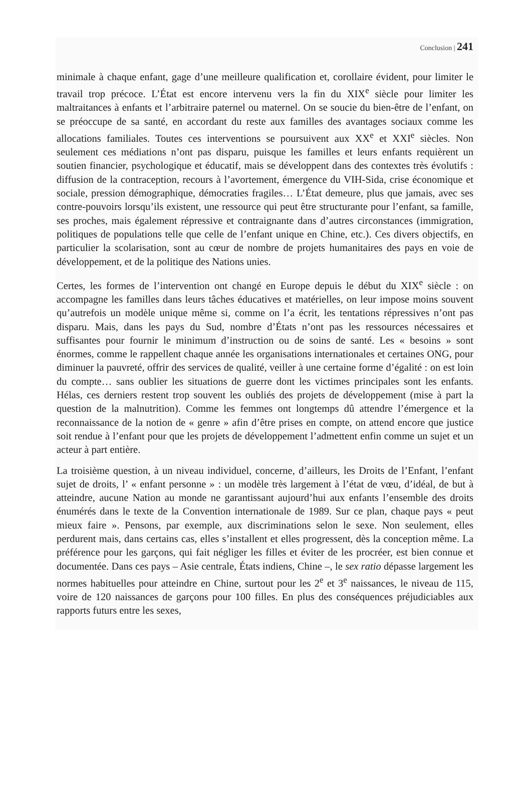Conclusion | 241
minimale à chaque enfant, gage d’une meilleure qualification et, corollaire évident, pour limiter le travail trop précoce. L’État est encore intervenu vers la fin du XIX<sup>e</sup> siècle pour limiter les maltraitances à enfants et l’arbitraire paternel ou maternel. On se soucie du bien-être de l’enfant, on se préoccupe de sa santé, en accordant du reste aux familles des avantages sociaux comme les allocations familiales. Toutes ces interventions se poursuivent aux XX<sup>e</sup> et XXI<sup>e</sup> siècles. Non seulement ces médiations n’ont pas disparu, puisque les familles et leurs enfants requièrent un soutien financier, psychologique et éducatif, mais se développent dans des contextes très évolutifs : diffusion de la contraception, recours à l’avortement, émergence du VIH-Sida, crise économique et sociale, pression démographique, démocraties fragiles… L’État demeure, plus que jamais, avec ses contre-pouvoirs lorsqu’ils existent, une ressource qui peut être structurante pour l’enfant, sa famille, ses proches, mais également répressive et contraignante dans d’autres circonstances (immigration, politiques de populations telle que celle de l’enfant unique en Chine, etc.). Ces divers objectifs, en particulier la scolarisation, sont au cœur de nombre de projets humanitaires des pays en voie de développement, et de la politique des Nations unies.
Certes, les formes de l’intervention ont changé en Europe depuis le début du XIX<sup>e</sup> siècle : on accompagne les familles dans leurs tâches éducatives et matérielles, on leur impose moins souvent qu’autrefois un modèle unique même si, comme on l’a écrit, les tentations répressives n’ont pas disparu. Mais, dans les pays du Sud, nombre d’États n’ont pas les ressources nécessaires et suffisantes pour fournir le minimum d’instruction ou de soins de santé. Les « besoins » sont énormes, comme le rappellent chaque année les organisations internationales et certaines ONG, pour diminuer la pauvreté, offrir des services de qualité, veiller à une certaine forme d’égalité : on est loin du compte… sans oublier les situations de guerre dont les victimes principales sont les enfants. Hélas, ces derniers restent trop souvent les oubliés des projets de développement (mise à part la question de la malnutrition). Comme les femmes ont longtemps dû attendre l’émergence et la reconnaissance de la notion de « genre » afin d’être prises en compte, on attend encore que justice soit rendue à l’enfant pour que les projets de développement l’admettent enfin comme un sujet et un acteur à part entière.
La troisième question, à un niveau individuel, concerne, d’ailleurs, les Droits de l’Enfant, l’enfant sujet de droits, l’ « enfant personne » : un modèle très largement à l’état de vœu, d’idéal, de but à atteindre, aucune Nation au monde ne garantissant aujourd’hui aux enfants l’ensemble des droits énumérés dans le texte de la Convention internationale de 1989. Sur ce plan, chaque pays « peut mieux faire ». Pensons, par exemple, aux discriminations selon le sexe. Non seulement, elles perdurent mais, dans certains cas, elles s’installent et elles progressent, dès la conception même. La préférence pour les garçons, qui fait négliger les filles et éviter de les procréer, est bien connue et documentée. Dans ces pays – Asie centrale, États indiens, Chine –, le sex ratio dépasse largement les normes habituelles pour atteindre en Chine, surtout pour les 2<sup>e</sup> et 3<sup>e</sup> naissances, le niveau de 115, voire de 120 naissances de garçons pour 100 filles. En plus des conséquences préjudiciables aux rapports futurs entre les sexes,